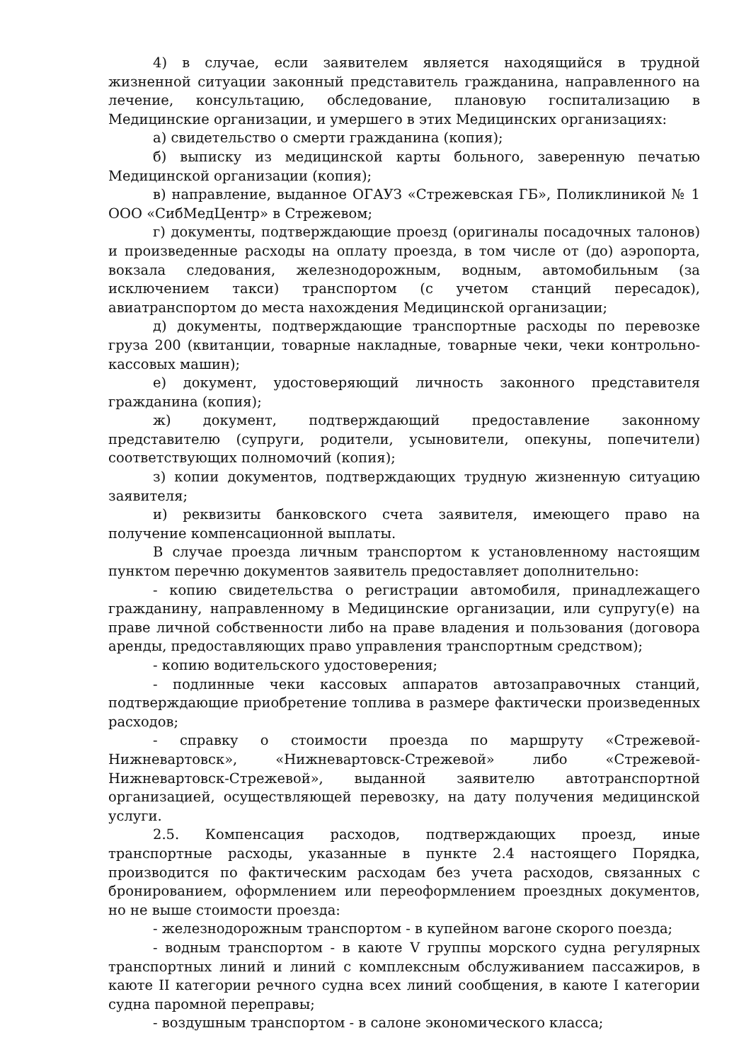4) в случае, если заявителем является находящийся в трудной жизненной ситуации законный представитель гражданина, направленного на лечение, консультацию, обследование, плановую госпитализацию в Медицинские организации, и умершего в этих Медицинских организациях:
а) свидетельство о смерти гражданина (копия);
б) выписку из медицинской карты больного, заверенную печатью Медицинской организации (копия);
в) направление, выданное ОГАУЗ «Стрежевская ГБ», Поликлиникой № 1 ООО «СибМедЦентр» в Стрежевом;
г) документы, подтверждающие проезд (оригиналы посадочных талонов) и произведенные расходы на оплату проезда, в том числе от (до) аэропорта, вокзала следования, железнодорожным, водным, автомобильным (за исключением такси) транспортом (с учетом станций пересадок), авиатранспортом до места нахождения Медицинской организации;
д) документы, подтверждающие транспортные расходы по перевозке груза 200 (квитанции, товарные накладные, товарные чеки, чеки контрольно-кассовых машин);
е) документ, удостоверяющий личность законного представителя гражданина (копия);
ж) документ, подтверждающий предоставление законному представителю (супруги, родители, усыновители, опекуны, попечители) соответствующих полномочий (копия);
з) копии документов, подтверждающих трудную жизненную ситуацию заявителя;
и) реквизиты банковского счета заявителя, имеющего право на получение компенсационной выплаты.
В случае проезда личным транспортом к установленному настоящим пунктом перечню документов заявитель предоставляет дополнительно:
- копию свидетельства о регистрации автомобиля, принадлежащего гражданину, направленному в Медицинские организации, или супругу(е) на праве личной собственности либо на праве владения и пользования (договора аренды, предоставляющих право управления транспортным средством);
- копию водительского удостоверения;
- подлинные чеки кассовых аппаратов автозаправочных станций, подтверждающие приобретение топлива в размере фактически произведенных расходов;
- справку о стоимости проезда по маршруту «Стрежевой-Нижневартовск», «Нижневартовск-Стрежевой» либо «Стрежевой-Нижневартовск-Стрежевой», выданной заявителю автотранспортной организацией, осуществляющей перевозку, на дату получения медицинской услуги.
2.5. Компенсация расходов, подтверждающих проезд, иные транспортные расходы, указанные в пункте 2.4 настоящего Порядка, производится по фактическим расходам без учета расходов, связанных с бронированием, оформлением или переоформлением проездных документов, но не выше стоимости проезда:
- железнодорожным транспортом - в купейном вагоне скорого поезда;
- водным транспортом - в каюте V группы морского судна регулярных транспортных линий и линий с комплексным обслуживанием пассажиров, в каюте II категории речного судна всех линий сообщения, в каюте I категории судна паромной переправы;
- воздушным транспортом - в салоне экономического класса;